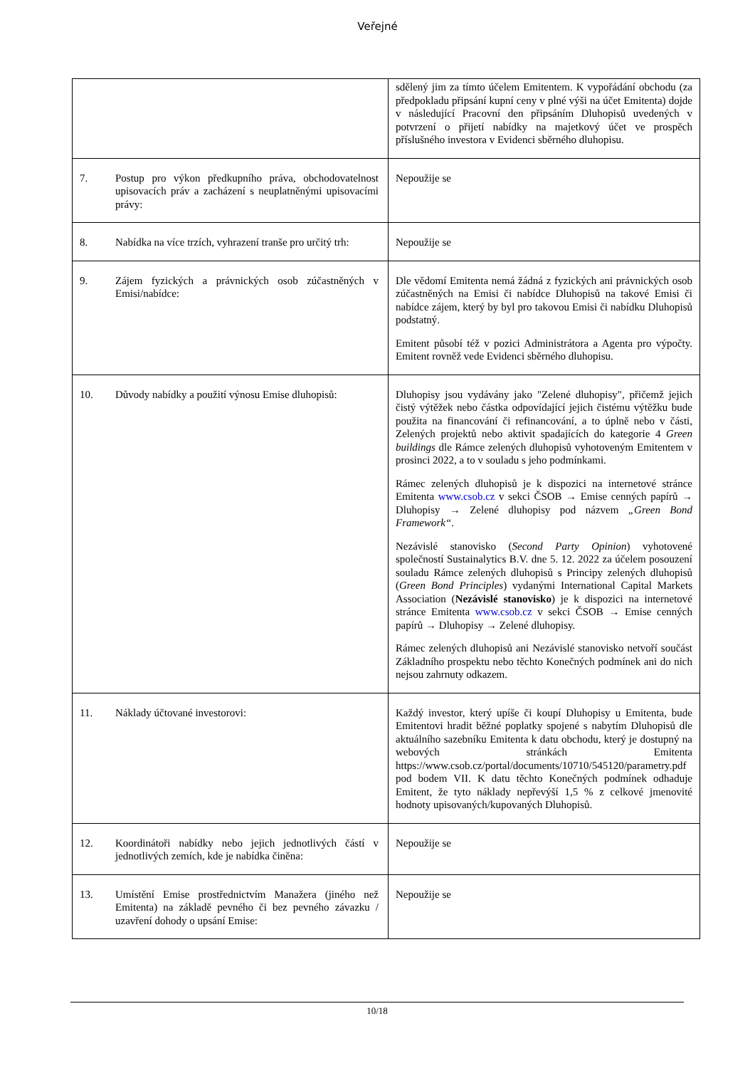Veřejné
| | sdělený jim za tímto účelem Emitentem. K vypořádání obchodu (za předpokladu připsání kupní ceny v plné výši na účet Emitenta) dojde v následující Pracovní den připsáním Dluhopisů uvedených v potvrzení o přijetí nabídky na majetkový účet ve prospěch příslušného investora v Evidenci sběrného dluhopisu. |
| 7. Postup pro výkon předkupního práva, obchodovatelnost upisovacích práv a zacházení s neuplatněnými upisovacími právy: | Nepoužije se |
| 8. Nabídka na více trzích, vyhrazení tranše pro určitý trh: | Nepoužije se |
| 9. Zájem fyzických a právnických osob zúčastněných v Emisi/nabídce: | Dle vědomí Emitenta nemá žádná z fyzických ani právnických osob zúčastněných na Emisi či nabídce Dluhopisů na takové Emisi či nabídce zájem, který by byl pro takovou Emisi či nabídku Dluhopisů podstatný. Emitent působí též v pozici Administrátora a Agenta pro výpočty. Emitent rovněž vede Evidenci sběrného dluhopisu. |
| 10. Důvody nabídky a použití výnosu Emise dluhopisů: | Dluhopisy jsou vydávány jako "Zelené dluhopisy", přičemž jejich čistý výtěžek nebo částka odpovídající jejich čistému výtěžku bude použita na financování či refinancování, a to úplně nebo v části, Zelených projektů nebo aktivit spadajících do kategorie 4 Green buildings dle Rámce zelených dluhopisů vyhotoveným Emitentem v prosinci 2022, a to v souladu s jeho podmínkami. Rámec zelených dluhopisů je k dispozici na internetové stránce Emitenta www.csob.cz v sekci ČSOB → Emise cenných papírů → Dluhopisy → Zelené dluhopisy pod názvem „Green Bond Framework“ . Nezávislé stanovisko ( Second Party Opinion ) vyhotovené společností Sustainalytics B.V. dne 5. 12. 2022 za účelem posouzení souladu Rámce zelených dluhopisů s Principy zelených dluhopisů ( Green Bond Principles ) vydanými International Capital Markets Association ( Nezávislé stanovisko ) je k dispozici na internetové stránce Emitenta www.csob.cz v sekci ČSOB → Emise cenných papírů → Dluhopisy → Zelené dluhopisy. Rámec zelených dluhopisů ani Nezávislé stanovisko netvoří součást Základního prospektu nebo těchto Konečných podmínek ani do nich nejsou zahrnuty odkazem. |
| 11. Náklady účtované investorovi: | Každý investor, který upíše či koupí Dluhopisy u Emitenta, bude Emitentovi hradit běžné poplatky spojené s nabytím Dluhopisů dle aktuálního sazebníku Emitenta k datu obchodu, který je dostupný na webových stránkách Emitenta https://www.csob.cz/portal/documents/10710/545120/parametry.pdf pod bodem VII. K datu těchto Konečných podmínek odhaduje Emitent, že tyto náklady nepřevýší 1,5 % z celkové jmenovité hodnoty upisovaných/kupovaných Dluhopisů. |
| 12. Koordinátoři nabídky nebo jejich jednotlivých částí v jednotlivých zemích, kde je nabídka činěna: | Nepoužije se |
| 13. Umístění Emise prostřednictvím Manažera (jiného než Emitenta) na základě pevného či bez pevného závazku / uzavření dohody o upsání Emise: | Nepoužije se |
10/18